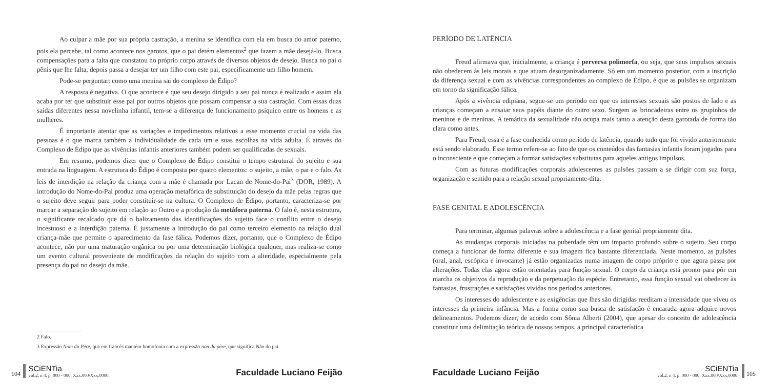Ao culpar a mãe por sua própria castração, a menina se identifica com ela em busca do amor paterno, pois ela percebe, tal como acontece nos garotos, que o pai detém elementos<sup>2</sup> que fazem a mãe desejá-lo. Busca compensações para a falta que constatou no próprio corpo através de diversos objetos de desejo. Busca no pai o pênis que lhe falta, depois passa a desejar ter um filho com este pai, especificamente um filho homem.
Pode-se perguntar: como uma menina sai do complexo de Édipo?
A resposta é negativa. O que acontece é que seu desejo dirigido a seu pai nunca é realizado e assim ela acaba por ter que substituir esse pai por outros objetos que possam compensar a sua castração. Com essas duas saídas diferentes nessa novelinha infantil, tem-se a diferença de funcionamento psíquico entre os homens e as mulheres.
É importante atentar que as variações e impedimentos relativos a esse momento crucial na vida das pessoas é o que marca também a individualidade de cada um e suas escolhas na vida adulta. É através do Complexo de Édipo que as vivências infantis anteriores também podem ser qualificadas de sexuais.
Em resumo, podemos dizer que o Complexo de Édipo constitui o tempo estrutural do sujeito e sua entrada na linguagem. A estrutura do Édipo é composta por quatro elementos: o sujeito, a mãe, o pai e o falo. As leis de interdição na relação da criança com a mãe é chamada por Lacan de Nome-do-Pai<sup>3</sup> (DOR, 1989). A introdução do Nome-do-Pai produz uma operação metafórica de substituição do desejo da mãe pelas regras que o sujeito deve seguir para poder constituir-se na cultura. O Complexo de Édipo, portanto, caracteriza-se por marcar a separação do sujeito em relação ao Outro e a produção da metáfora paterna. O falo é, nesta estrutura, o significante recalcado que dá o balizamento das identificações do sujeito face o conflito entre o desejo incestuoso e a interdição paterna. É justamente a introdução do pai como terceiro elemento na relação dual criança-mãe que permite o aparecimento da fase fálica. Podemos dizer, portanto, que o Complexo de Édipo acontece, não por uma maturação orgânica ou por uma determinação biológica qualquer, mas realiza-se como um evento cultural proveniente de modificações da relação do sujeito com a alteridade, especialmente pela presença do pai no desejo da mãe.
2 Falo.
3 Expressão Nom du Père, que em francês mantém homofonia com a expressão non du père, que significa Não do pai.
104
SCiENTia
vol.2, n 4, p. 000 - 000, Xxx.000/Xxx.0000.
Faculdade Luciano Feijão
PERÍODO DE LATÊNCIA
Freud afirmava que, inicialmente, a criança é perversa polimorfa, ou seja, que seus impulsos sexuais não obedecem às leis morais e que atuam desorganizadamente. Só em um momento posterior, com a inscrição da diferença sexual e com as vivências correspondentes ao complexo de Édipo, é que as pulsões se organizam em torno da significação fálica.
Após a vivência edipiana, segue-se um período em que os interesses sexuais são postos de lado e as crianças começam a ensaiar seus papéis diante do outro sexo. Surgem as brincadeiras entre os grupinhos de meninos e de meninas. A temática da sexualidade não ocupa mais tanto a atenção desta garotada de forma tão clara como antes.
Para Freud, essa é a fase conhecida como período de latência, quando tudo que foi vivido anteriormente está sendo elaborado. Esse termo refere-se ao fato de que os conteúdos das fantasias infantis foram jogados para o inconsciente e que começam a formar satisfações substitutas para aqueles antigos impulsos.
Com as futuras modificações corporais adolescentes as pulsões passam a se dirigir com sua força, organização e sentido para a relação sexual propriamente-dita.
FASE GENITAL E ADOLESCÊNCIA
Para terminar, algumas palavras sobre a adolescência e a fase genital propriamente dita.
As mudanças corporais iniciadas na puberdade têm um impacto profundo sobre o sujeito. Seu corpo começa a funcionar de forma diferente e sua imagem fica bastante diferenciada. Neste momento, as pulsões (oral, anal, escópica e invocante) já estão organizadas numa imagem de corpo próprio e que agora passa por alterações. Todas elas agora estão orientadas para função sexual. O corpo da criança está pronto para pôr em marcha os objetivos da reprodução e da perpetuação da espécie. Entretanto, essa função sexual vai obedecer às fantasias, frustrações e satisfações vividas nos períodos anteriores.
Os interesses do adolescente e as exigências que lhes são dirigidas reeditam a intensidade que viveu os interesses da primeira infância. Mas a forma como sua busca de satisfação é encarada agora adquire novos delineamentos. Podemos dizer, de acordo com Sônia Alberti (2004), que apesar do conceito de adolescência constituir uma delimitação teórica de nossos tempos, a principal característica
Faculdade Luciano Feijão
SCiENTia
vol.2, n 4, p. 000 - 000, Xxx.000/Xxx.0000.
105